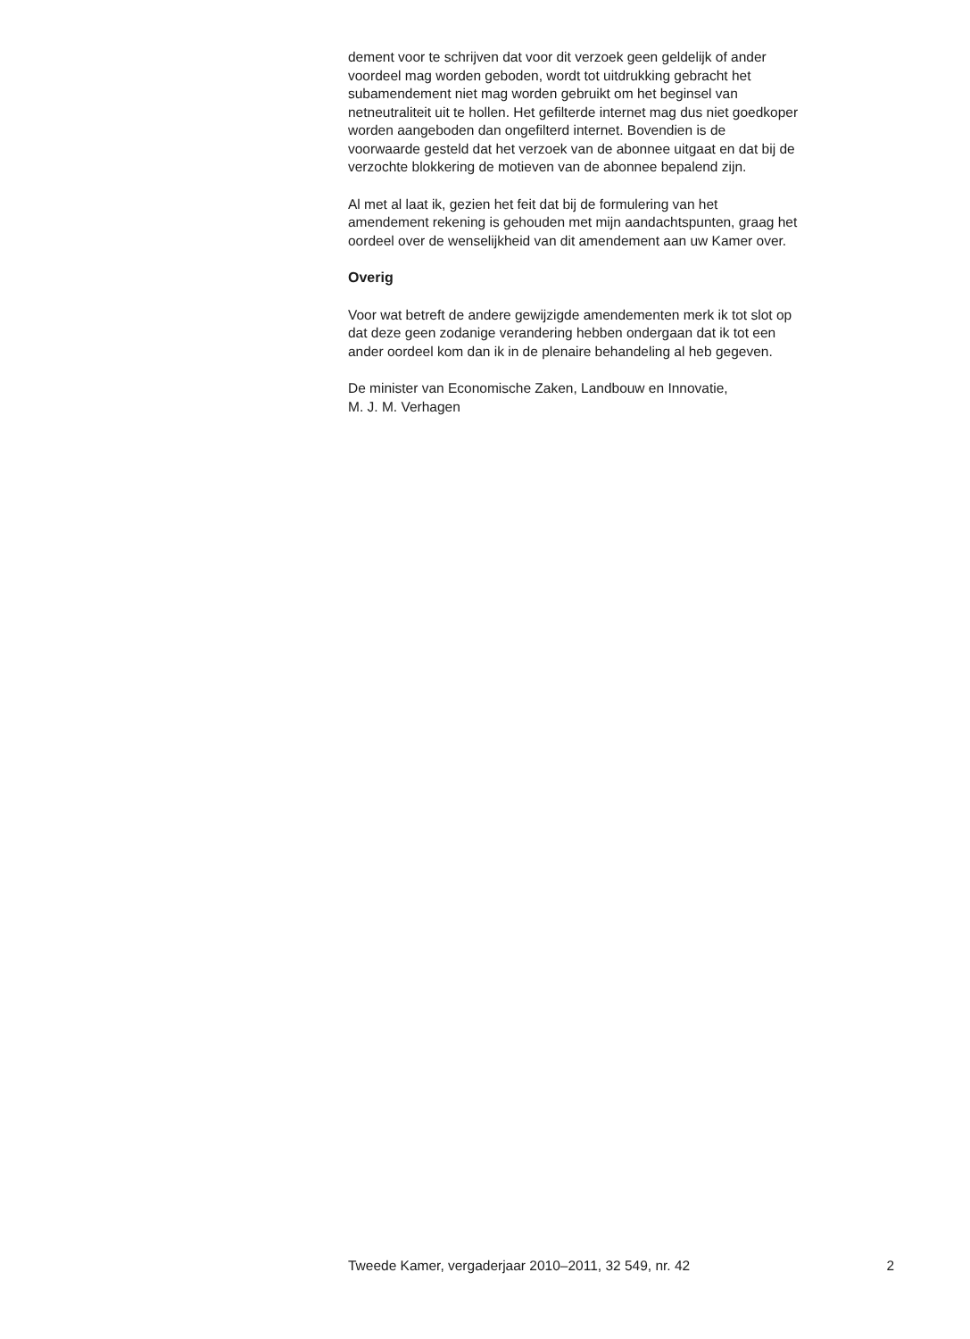dement voor te schrijven dat voor dit verzoek geen geldelijk of ander
voordeel mag worden geboden, wordt tot uitdrukking gebracht het
subamendement niet mag worden gebruikt om het beginsel van
netneutraliteit uit te hollen. Het gefilterde internet mag dus niet goedkoper
worden aangeboden dan ongefilterd internet. Bovendien is de
voorwaarde gesteld dat het verzoek van de abonnee uitgaat en dat bij de
verzochte blokkering de motieven van de abonnee bepalend zijn.
Al met al laat ik, gezien het feit dat bij de formulering van het
amendement rekening is gehouden met mijn aandachtspunten, graag het
oordeel over de wenselijkheid van dit amendement aan uw Kamer over.
Overig
Voor wat betreft de andere gewijzigde amendementen merk ik tot slot op
dat deze geen zodanige verandering hebben ondergaan dat ik tot een
ander oordeel kom dan ik in de plenaire behandeling al heb gegeven.
De minister van Economische Zaken, Landbouw en Innovatie,
M. J. M. Verhagen
Tweede Kamer, vergaderjaar 2010–2011, 32 549, nr. 42 2